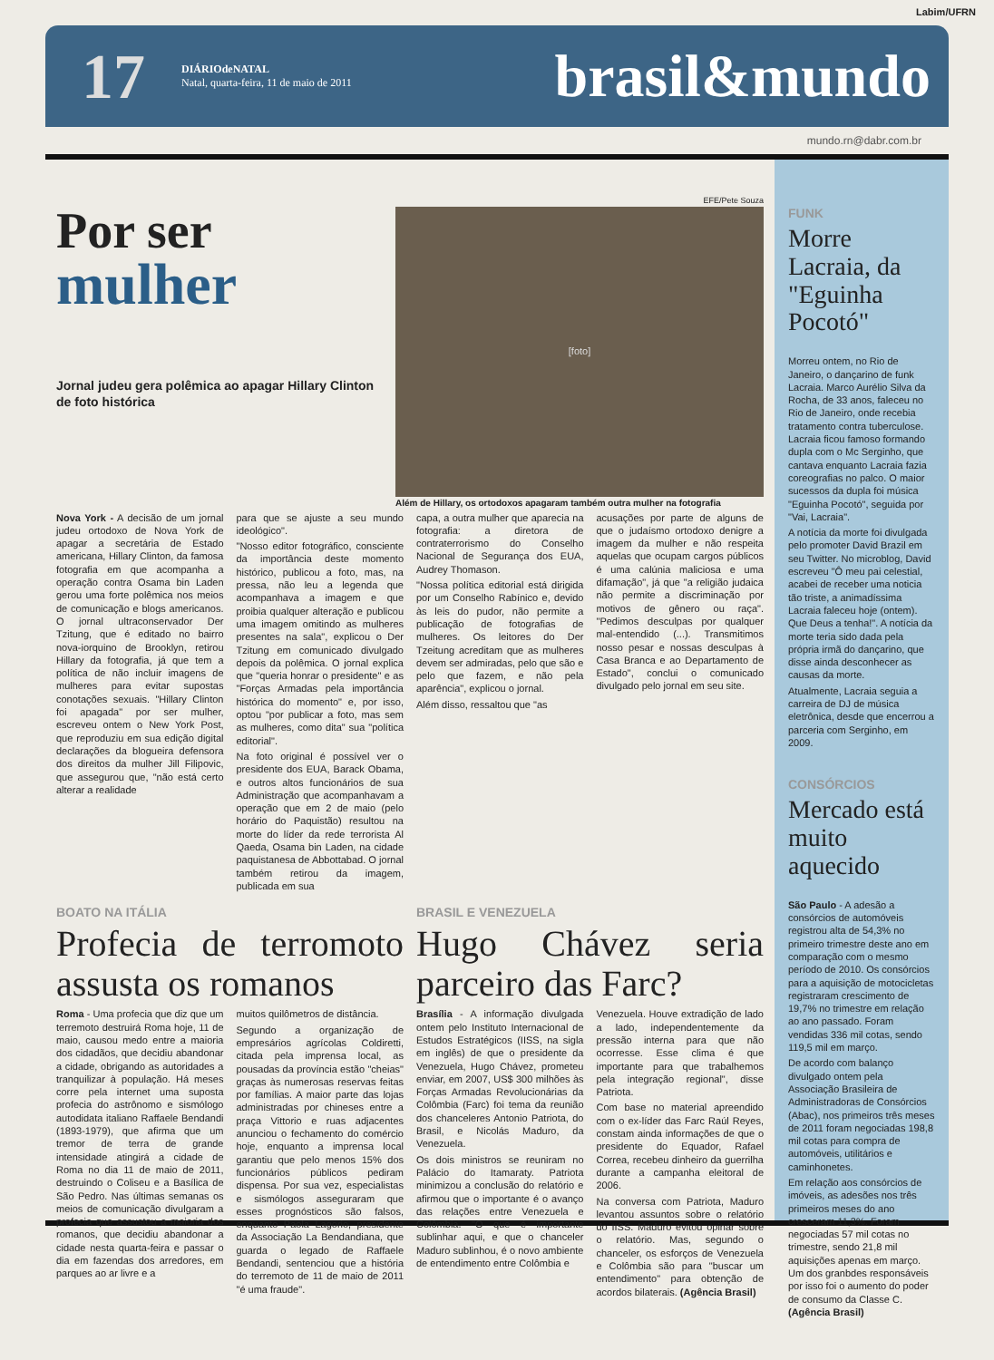Labim/UFRN
17
DIÁRIOdeNATAL
Natal, quarta-feira, 11 de maio de 2011
brasil&mundo
mundo.rn@dabr.com.br
Por ser
mulher
Jornal judeu gera polêmica ao apagar Hillary Clinton de foto histórica
EFE/Pete Souza
[foto]
Além de Hillary, os ortodoxos apagaram também outra mulher na fotografia
Nova York - A decisão de um jornal judeu ortodoxo de Nova York de apagar a secretária de Estado americana, Hillary Clinton, da famosa fotografia em que acompanha a operação contra Osama bin Laden gerou uma forte polêmica nos meios de comunicação e blogs americanos. O jornal ultraconservador Der Tzitung, que é editado no bairro nova-iorquino de Brooklyn, retirou Hillary da fotografia, já que tem a política de não incluir imagens de mulheres para evitar supostas conotações sexuais. "Hillary Clinton foi apagada" por ser mulher, escreveu ontem o New York Post, que reproduziu em sua edição digital declarações da blogueira defensora dos direitos da mulher Jill Filipovic, que assegurou que, "não está certo alterar a realidade
para que se ajuste a seu mundo ideológico".
"Nosso editor fotográfico, consciente da importância deste momento histórico, publicou a foto, mas, na pressa, não leu a legenda que acompanhava a imagem e que proibia qualquer alteração e publicou uma imagem omitindo as mulheres presentes na sala", explicou o Der Tzitung em comunicado divulgado depois da polêmica. O jornal explica que "queria honrar o presidente" e as "Forças Armadas pela importância histórica do momento" e, por isso, optou "por publicar a foto, mas sem as mulheres, como dita" sua "política editorial".
Na foto original é possível ver o presidente dos EUA, Barack Obama, e outros altos funcionários de sua Administração que acompanhavam a operação que em 2 de maio (pelo horário do Paquistão) resultou na morte do líder da rede terrorista Al Qaeda, Osama bin Laden, na cidade paquistanesa de Abbottabad. O jornal também retirou da imagem, publicada em sua
capa, a outra mulher que aparecia na fotografia: a diretora de contraterrorismo do Conselho Nacional de Segurança dos EUA, Audrey Thomason.
"Nossa política editorial está dirigida por um Conselho Rabínico e, devido às leis do pudor, não permite a publicação de fotografias de mulheres. Os leitores do Der Tzeitung acreditam que as mulheres devem ser admiradas, pelo que são e pelo que fazem, e não pela aparência", explicou o jornal.
Além disso, ressaltou que "as
acusações por parte de alguns de que o judaísmo ortodoxo denigre a imagem da mulher e não respeita aquelas que ocupam cargos públicos é uma calúnia maliciosa e uma difamação", já que "a religião judaica não permite a discriminação por motivos de gênero ou raça". "Pedimos desculpas por qualquer mal-entendido (...). Transmitimos nosso pesar e nossas desculpas à Casa Branca e ao Departamento de Estado", conclui o comunicado divulgado pelo jornal em seu site.
BOATO NA ITÁLIA
Profecia de terromoto assusta os romanos
Roma - Uma profecia que diz que um terremoto destruirá Roma hoje, 11 de maio, causou medo entre a maioria dos cidadãos, que decidiu abandonar a cidade, obrigando as autoridades a tranquilizar à população. Há meses corre pela internet uma suposta profecia do astrônomo e sismólogo autodidata italiano Raffaele Bendandi (1893-1979), que afirma que um tremor de terra de grande intensidade atingirá a cidade de Roma no dia 11 de maio de 2011, destruindo o Coliseu e a Basílica de São Pedro. Nas últimas semanas os meios de comunicação divulgaram a profecia que assustou a maioria dos romanos, que decidiu abandonar a cidade nesta quarta-feira e passar o dia em fazendas dos arredores, em parques ao ar livre e a
muitos quilômetros de distância.
Segundo a organização de empresários agrícolas Coldiretti, citada pela imprensa local, as pousadas da província estão "cheias" graças às numerosas reservas feitas por famílias. A maior parte das lojas administradas por chineses entre a praça Vittorio e ruas adjacentes anunciou o fechamento do comércio hoje, enquanto a imprensa local garantiu que pelo menos 15% dos funcionários públicos pediram dispensa. Por sua vez, especialistas e sismólogos asseguraram que esses prognósticos são falsos, enquanto Paola Lagorio, presidente da Associação La Bendandiana, que guarda o legado de Raffaele Bendandi, sentenciou que a história do terremoto de 11 de maio de 2011 "é uma fraude".
BRASIL E VENEZUELA
Hugo Chávez seria parceiro das Farc?
Brasília - A informação divulgada ontem pelo Instituto Internacional de Estudos Estratégicos (IISS, na sigla em inglês) de que o presidente da Venezuela, Hugo Chávez, prometeu enviar, em 2007, US$ 300 milhões às Forças Armadas Revolucionárias da Colômbia (Farc) foi tema da reunião dos chanceleres Antonio Patriota, do Brasil, e Nicolás Maduro, da Venezuela.
Os dois ministros se reuniram no Palácio do Itamaraty. Patriota minimizou a conclusão do relatório e afirmou que o importante é o avanço das relações entre Venezuela e Colômbia. "O que é importante sublinhar aqui, e que o chanceler Maduro sublinhou, é o novo ambiente de entendimento entre Colômbia e
Venezuela. Houve extradição de lado a lado, independentemente da pressão interna para que não ocorresse. Esse clima é que importante para que trabalhemos pela integração regional", disse Patriota.
Com base no material apreendido com o ex-líder das Farc Raúl Reyes, constam ainda informações de que o presidente do Equador, Rafael Correa, recebeu dinheiro da guerrilha durante a campanha eleitoral de 2006.
Na conversa com Patriota, Maduro levantou assuntos sobre o relatório do IISS. Maduro evitou opinar sobre o relatório. Mas, segundo o chanceler, os esforços de Venezuela e Colômbia são para "buscar um entendimento" para obtenção de acordos bilaterais. (Agência Brasil)
FUNK
Morre Lacraia, da "Eguinha Pocotó"
Morreu ontem, no Rio de Janeiro, o dançarino de funk Lacraia. Marco Aurélio Silva da Rocha, de 33 anos, faleceu no Rio de Janeiro, onde recebia tratamento contra tuberculose. Lacraia ficou famoso formando dupla com o Mc Serginho, que cantava enquanto Lacraia fazia coreografias no palco. O maior sucessos da dupla foi música "Eguinha Pocotó", seguida por "Vai, Lacraia".
A notícia da morte foi divulgada pelo promoter David Brazil em seu Twitter. No microblog, David escreveu "Ô meu pai celestial, acabei de receber uma noticia tão triste, a animadíssima Lacraia faleceu hoje (ontem). Que Deus a tenha!". A notícia da morte teria sido dada pela própria irmã do dançarino, que disse ainda desconhecer as causas da morte.
Atualmente, Lacraia seguia a carreira de DJ de música eletrônica, desde que encerrou a parceria com Serginho, em 2009.
CONSÓRCIOS
Mercado está muito aquecido
São Paulo - A adesão a consórcios de automóveis registrou alta de 54,3% no primeiro trimestre deste ano em comparação com o mesmo período de 2010. Os consórcios para a aquisição de motocicletas registraram crescimento de 19,7% no trimestre em relação ao ano passado. Foram vendidas 336 mil cotas, sendo 119,5 mil em março.
De acordo com balanço divulgado ontem pela Associação Brasileira de Administradoras de Consórcios (Abac), nos primeiros três meses de 2011 foram negociadas 198,8 mil cotas para compra de automóveis, utilitários e caminhonetes.
Em relação aos consórcios de imóveis, as adesões nos três primeiros meses do ano cresceram 11,3%. Foram negociadas 57 mil cotas no trimestre, sendo 21,8 mil aquisições apenas em março. Um dos granbdes responsáveis por isso foi o aumento do poder de consumo da Classe C. (Agência Brasil)